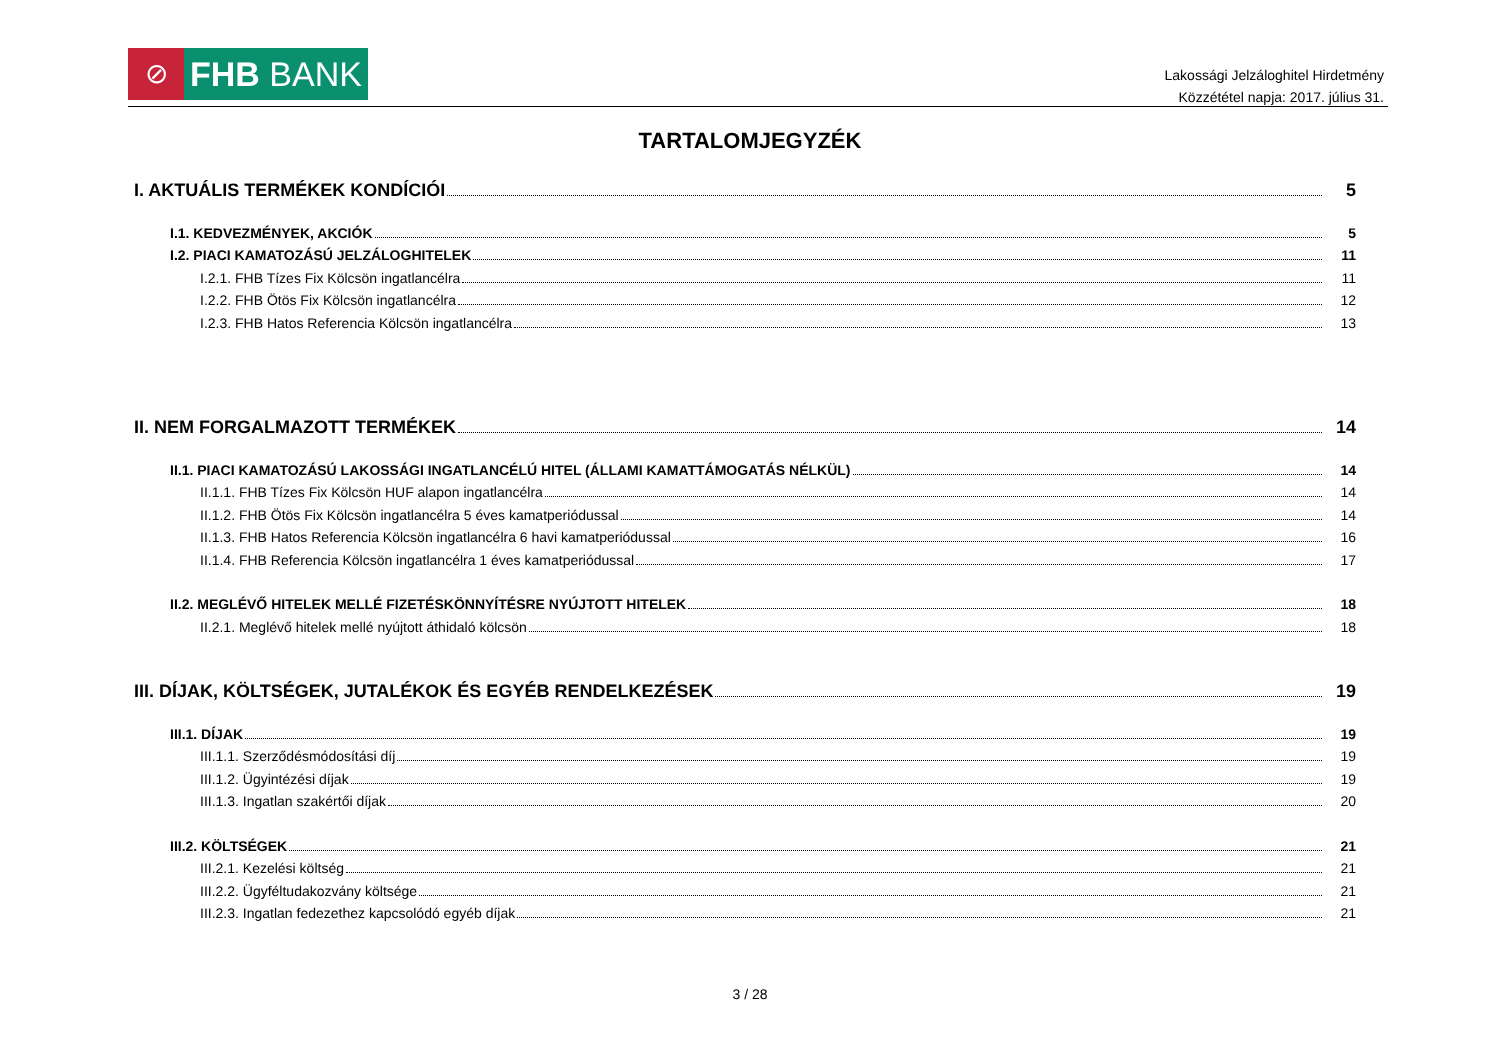⊘
FHB BANK
Lakossági Jelzáloghitel Hirdetmény
Közzététel napja: 2017. július 31.
TARTALOMJEGYZÉK
I. AKTUÁLIS TERMÉKEK KONDÍCIÓI 5
I.1. KEDVEZMÉNYEK, AKCIÓK 5
I.2. PIACI KAMATOZÁSÚ JELZÁLOGHITELEK 11
I.2.1. FHB Tízes Fix Kölcsön ingatlancélra 11
I.2.2. FHB Ötös Fix Kölcsön ingatlancélra 12
I.2.3. FHB Hatos Referencia Kölcsön ingatlancélra 13
II. NEM FORGALMAZOTT TERMÉKEK 14
II.1. PIACI KAMATOZÁSÚ LAKOSSÁGI INGATLANCÉLÚ HITEL (ÁLLAMI KAMATTÁMOGATÁS NÉLKÜL) 14
II.1.1. FHB Tízes Fix Kölcsön HUF alapon ingatlancélra 14
II.1.2. FHB Ötös Fix Kölcsön ingatlancélra 5 éves kamatperiódussal 14
II.1.3. FHB Hatos Referencia Kölcsön ingatlancélra 6 havi kamatperiódussal 16
II.1.4. FHB Referencia Kölcsön ingatlancélra 1 éves kamatperiódussal 17
II.2. MEGLÉVŐ HITELEK MELLÉ FIZETÉSKÖNNYÍTÉSRE NYÚJTOTT HITELEK 18
II.2.1. Meglévő hitelek mellé nyújtott áthidaló kölcsön 18
III. DÍJAK, KÖLTSÉGEK, JUTALÉKOK ÉS EGYÉB RENDELKEZÉSEK 19
III.1. DÍJAK 19
III.1.1. Szerződésmódosítási díj 19
III.1.2. Ügyintézési díjak 19
III.1.3. Ingatlan szakértői díjak 20
III.2. KÖLTSÉGEK 21
III.2.1. Kezelési költség 21
III.2.2. Ügyféltudakozvány költsége 21
III.2.3. Ingatlan fedezethez kapcsolódó egyéb díjak 21
3 / 28